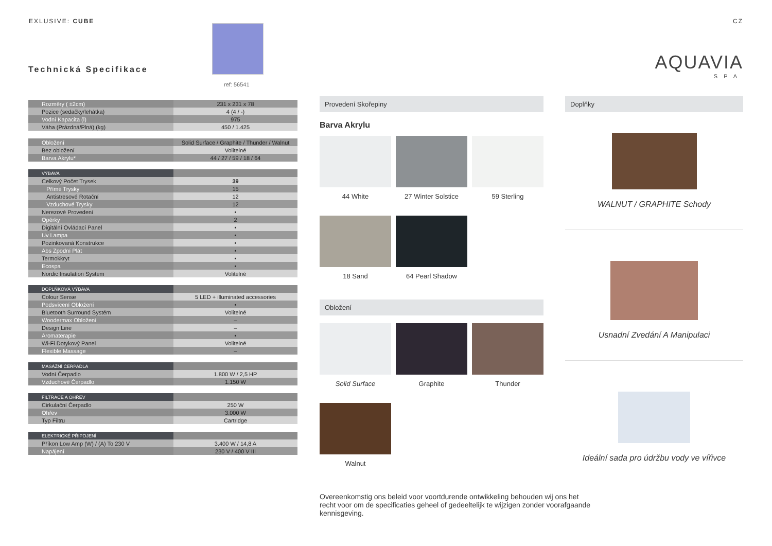EXLUSIVE: CUBE CZ
ref: 56541
AQUAVIA
SPA
Technická Specifikace
| Rozměry ( ±2cm) | 231 x 231 x 78 |
| Pozice (sedačky/lehátka) | 4 (4 / -) |
| Vodní Kapacita (l) | 975 |
| Váha (Prázdná/Plná) (kg) | 450 / 1.425 |
| Obložení | Solid Surface / Graphite / Thunder / Walnut |
| Bez obložení | Volitelné |
| Barva Akrylu* | 44 / 27 / 59 / 18 / 64 |
| VÝBAVA | |
| Celkový Počet Trysek | 39 |
| Přímé Trysky | 15 |
| Antistresové Rotační | 12 |
| Vzduchové Trysky | 12 |
| Nerezové Provedení | • |
| Opěrky | 2 |
| Digitální Ovládací Panel | • |
| Uv Lampa | • |
| Pozinkovaná Konstrukce | • |
| Abs Zpodní Plát | • |
| Termokkryt | • |
| Ecospa | • |
| Nordic Insulation System | Volitelné |
| DOPLŇKOVÁ VÝBAVA | |
| Colour Sense | 5 LED + illuminated accessories |
| Podsvícení Obložení | • |
| Bluetooth Surround Systém | Volitelné |
| Woodermax Obložení | – |
| Design Line | – |
| Aromaterapie | • |
| Wi-Fi Dotykový Panel | Volitelné |
| Flexible Massage | – |
| MASÁŽNÍ ČERPADLA | |
| Vodní Čerpadlo | 1.800 W / 2,5 HP |
| Vzduchové Čerpadlo | 1.150 W |
| FILTRACE A OHŘEV | |
| Cirkulační Čerpadlo | 250 W |
| Ohřev | 3.000 W |
| Typ Filtru | Cartridge |
| ELEKTRICKÉ PŘIPOJENÍ | |
| Příkon Low Amp (W) / (A) To 230 V | 3.400 W / 14,8 A |
| Napájení | 230 V / 400 V III |
Provedení Skořepiny
Barva Akrylu
44 White 27 Winter Solstice
59 Sterling
18 Sand 64 Pearl Shadow
Obložení
Solid Surface Graphite Thunder
Walnut
Doplňky
WALNUT / GRAPHITE Schody
Usnadní Zvedání A Manipulaci
Ideální sada pro údržbu vody ve vířivce
Overeenkomstig ons beleid voor voortdurende ontwikkeling behouden wij ons het recht voor om de specificaties geheel of gedeeltelijk te wijzigen zonder voorafgaande kennisgeving.